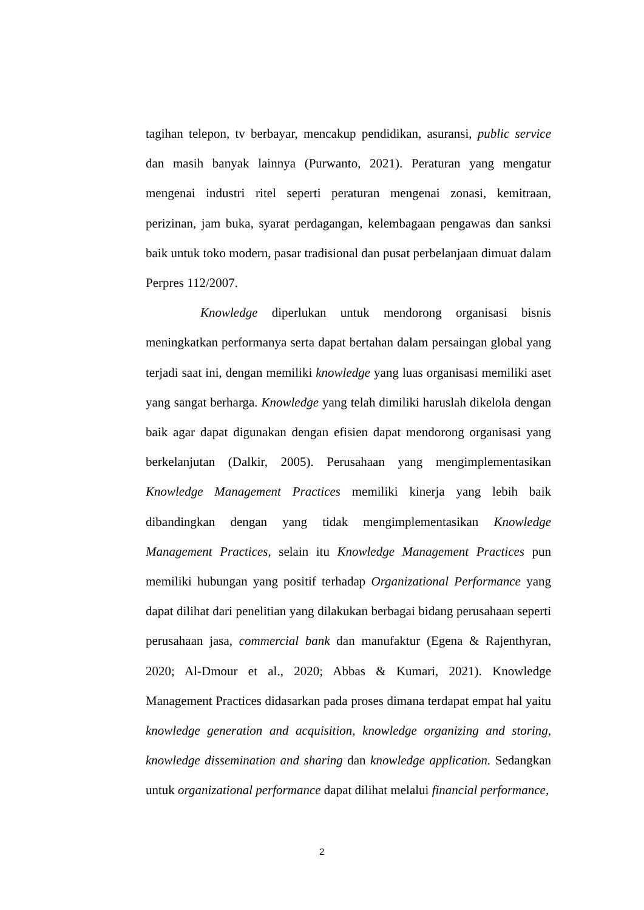tagihan telepon, tv berbayar, mencakup pendidikan, asuransi, public service dan masih banyak lainnya (Purwanto, 2021). Peraturan yang mengatur mengenai industri ritel seperti peraturan mengenai zonasi, kemitraan, perizinan, jam buka, syarat perdagangan, kelembagaan pengawas dan sanksi baik untuk toko modern, pasar tradisional dan pusat perbelanjaan dimuat dalam Perpres 112/2007.
Knowledge diperlukan untuk mendorong organisasi bisnis meningkatkan performanya serta dapat bertahan dalam persaingan global yang terjadi saat ini, dengan memiliki knowledge yang luas organisasi memiliki aset yang sangat berharga. Knowledge yang telah dimiliki haruslah dikelola dengan baik agar dapat digunakan dengan efisien dapat mendorong organisasi yang berkelanjutan (Dalkir, 2005). Perusahaan yang mengimplementasikan Knowledge Management Practices memiliki kinerja yang lebih baik dibandingkan dengan yang tidak mengimplementasikan Knowledge Management Practices, selain itu Knowledge Management Practices pun memiliki hubungan yang positif terhadap Organizational Performance yang dapat dilihat dari penelitian yang dilakukan berbagai bidang perusahaan seperti perusahaan jasa, commercial bank dan manufaktur (Egena & Rajenthyran, 2020; Al-Dmour et al., 2020; Abbas & Kumari, 2021). Knowledge Management Practices didasarkan pada proses dimana terdapat empat hal yaitu knowledge generation and acquisition, knowledge organizing and storing, knowledge dissemination and sharing dan knowledge application. Sedangkan untuk organizational performance dapat dilihat melalui financial performance,
2